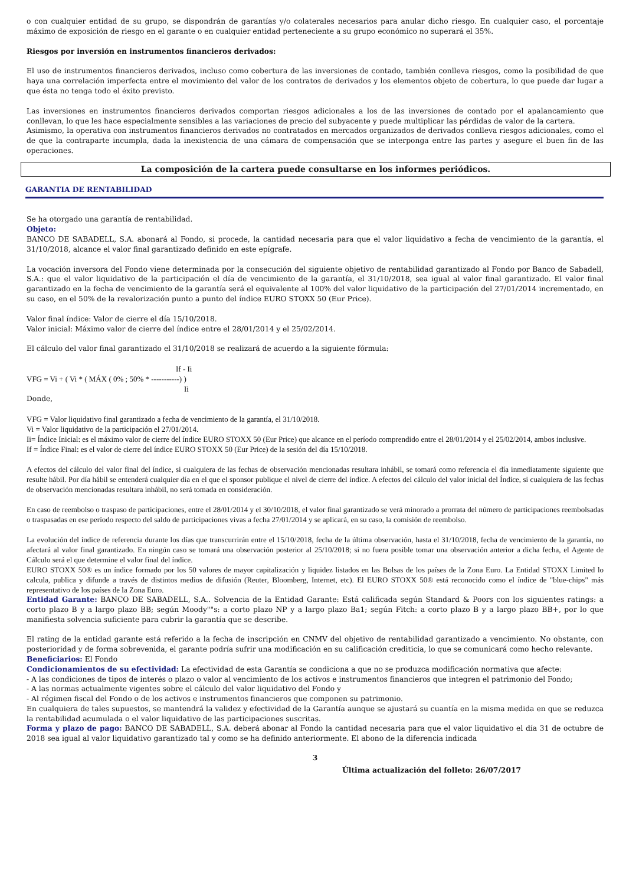o con cualquier entidad de su grupo, se dispondrán de garantías y/o colaterales necesarios para anular dicho riesgo. En cualquier caso, el porcentaje máximo de exposición de riesgo en el garante o en cualquier entidad perteneciente a su grupo económico no superará el 35%.
Riesgos por inversión en instrumentos financieros derivados:
El uso de instrumentos financieros derivados, incluso como cobertura de las inversiones de contado, también conlleva riesgos, como la posibilidad de que haya una correlación imperfecta entre el movimiento del valor de los contratos de derivados y los elementos objeto de cobertura, lo que puede dar lugar a que ésta no tenga todo el éxito previsto.
Las inversiones en instrumentos financieros derivados comportan riesgos adicionales a los de las inversiones de contado por el apalancamiento que conllevan, lo que les hace especialmente sensibles a las variaciones de precio del subyacente y puede multiplicar las pérdidas de valor de la cartera.
Asimismo, la operativa con instrumentos financieros derivados no contratados en mercados organizados de derivados conlleva riesgos adicionales, como el de que la contraparte incumpla, dada la inexistencia de una cámara de compensación que se interponga entre las partes y asegure el buen fin de las operaciones.
La composición de la cartera puede consultarse en los informes periódicos.
GARANTIA DE RENTABILIDAD
Se ha otorgado una garantía de rentabilidad.
Objeto:
BANCO DE SABADELL, S.A. abonará al Fondo, si procede, la cantidad necesaria para que el valor liquidativo a fecha de vencimiento de la garantía, el 31/10/2018, alcance el valor final garantizado definido en este epígrafe.
La vocación inversora del Fondo viene determinada por la consecución del siguiente objetivo de rentabilidad garantizado al Fondo por Banco de Sabadell, S.A.: que el valor liquidativo de la participación el día de vencimiento de la garantía, el 31/10/2018, sea igual al valor final garantizado. El valor final garantizado en la fecha de vencimiento de la garantía será el equivalente al 100% del valor liquidativo de la participación del 27/01/2014 incrementado, en su caso, en el 50% de la revalorización punto a punto del índice EURO STOXX 50 (Eur Price).
Valor final índice: Valor de cierre el día 15/10/2018.
Valor inicial: Máximo valor de cierre del índice entre el 28/01/2014 y el 25/02/2014.
El cálculo del valor final garantizado el 31/10/2018 se realizará de acuerdo a la siguiente fórmula:
If - Ii
VFG = Vi + ( Vi * ( MÁX ( 0% ; 50% * -----------) )
Ii
Donde,
VFG = Valor liquidativo final garantizado a fecha de vencimiento de la garantía, el 31/10/2018.
Vi = Valor liquidativo de la participación el 27/01/2014.
Ii= Índice Inicial: es el máximo valor de cierre del índice EURO STOXX 50 (Eur Price) que alcance en el período comprendido entre el 28/01/2014 y el 25/02/2014, ambos inclusive.
If = Índice Final: es el valor de cierre del índice EURO STOXX 50 (Eur Price) de la sesión del día 15/10/2018.
A efectos del cálculo del valor final del índice, si cualquiera de las fechas de observación mencionadas resultara inhábil, se tomará como referencia el día inmediatamente siguiente que resulte hábil. Por día hábil se entenderá cualquier día en el que el sponsor publique el nivel de cierre del índice. A efectos del cálculo del valor inicial del Índice, si cualquiera de las fechas de observación mencionadas resultara inhábil, no será tomada en consideración.
En caso de reembolso o traspaso de participaciones, entre el 28/01/2014 y el 30/10/2018, el valor final garantizado se verá minorado a prorrata del número de participaciones reembolsadas o traspasadas en ese período respecto del saldo de participaciones vivas a fecha 27/01/2014 y se aplicará, en su caso, la comisión de reembolso.
La evolución del índice de referencia durante los días que transcurrirán entre el 15/10/2018, fecha de la última observación, hasta el 31/10/2018, fecha de vencimiento de la garantía, no afectará al valor final garantizado. En ningún caso se tomará una observación posterior al 25/10/2018; si no fuera posible tomar una observación anterior a dicha fecha, el Agente de Cálculo será el que determine el valor final del índice.
EURO STOXX 50® es un índice formado por los 50 valores de mayor capitalización y liquidez listados en las Bolsas de los países de la Zona Euro. La Entidad STOXX Limited lo calcula, publica y difunde a través de distintos medios de difusión (Reuter, Bloomberg, Internet, etc). El EURO STOXX 50® está reconocido como el índice de "blue-chips" más representativo de los países de la Zona Euro.
Entidad Garante: BANCO DE SABADELL, S.A.. Solvencia de la Entidad Garante: Está calificada según Standard & Poors con los siguientes ratings: a corto plazo B y a largo plazo BB; según Moody""s: a corto plazo NP y a largo plazo Ba1; según Fitch: a corto plazo B y a largo plazo BB+, por lo que manifiesta solvencia suficiente para cubrir la garantía que se describe.
El rating de la entidad garante está referido a la fecha de inscripción en CNMV del objetivo de rentabilidad garantizado a vencimiento. No obstante, con posterioridad y de forma sobrevenida, el garante podría sufrir una modificación en su calificación crediticia, lo que se comunicará como hecho relevante.
Beneficiarios: El Fondo
Condicionamientos de su efectividad: La efectividad de esta Garantía se condiciona a que no se produzca modificación normativa que afecte:
- A las condiciones de tipos de interés o plazo o valor al vencimiento de los activos e instrumentos financieros que integren el patrimonio del Fondo;
- A las normas actualmente vigentes sobre el cálculo del valor liquidativo del Fondo y
- Al régimen fiscal del Fondo o de los activos e instrumentos financieros que componen su patrimonio.
En cualquiera de tales supuestos, se mantendrá la validez y efectividad de la Garantía aunque se ajustará su cuantía en la misma medida en que se reduzca la rentabilidad acumulada o el valor liquidativo de las participaciones suscritas.
Forma y plazo de pago: BANCO DE SABADELL, S.A. deberá abonar al Fondo la cantidad necesaria para que el valor liquidativo el día 31 de octubre de 2018 sea igual al valor liquidativo garantizado tal y como se ha definido anteriormente. El abono de la diferencia indicada
3
Última actualización del folleto: 26/07/2017